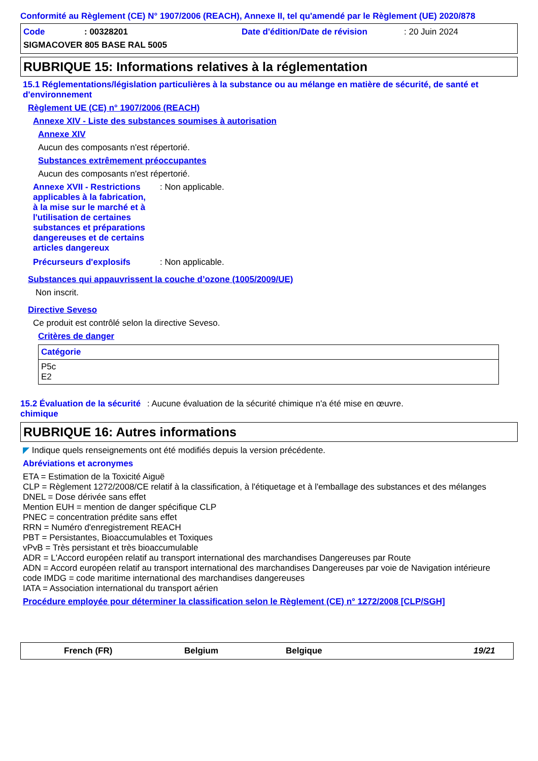Conformité au Règlement (CE) N° 1907/2006 (REACH), Annexe II, tel qu'amendé par le Règlement (UE) 2020/878
Code: 00328201 Date d'édition/Date de révision: 20 Juin 2024 SIGMACOVER 805 BASE RAL 5005
RUBRIQUE 15: Informations relatives à la réglementation
15.1 Réglementations/législation particulières à la substance ou au mélange en matière de sécurité, de santé et d'environnement
Règlement UE (CE) n° 1907/2006 (REACH)
Annexe XIV - Liste des substances soumises à autorisation
Annexe XIV
Aucun des composants n'est répertorié.
Substances extrêmement préoccupantes
Aucun des composants n'est répertorié.
Annexe XVII - Restrictions applicables à la fabrication, à la mise sur le marché et à l'utilisation de certaines substances et préparations dangereuses et de certains articles dangereux: Non applicable.
Précurseurs d'explosifs: Non applicable.
Substances qui appauvrissent la couche d’ozone (1005/2009/UE)
Non inscrit.
Directive Seveso
Ce produit est contrôlé selon la directive Seveso.
Critères de danger
| Catégorie |
| P5c E2 |
15.2 Évaluation de la sécurité chimique: Aucune évaluation de la sécurité chimique n'a été mise en œuvre.
RUBRIQUE 16: Autres informations
◤ Indique quels renseignements ont été modifiés depuis la version précédente.
Abréviations et acronymes
ETA = Estimation de la Toxicité Aiguë
CLP = Règlement 1272/2008/CE relatif à la classification, à l'étiquetage et à l'emballage des substances et des mélanges
DNEL = Dose dérivée sans effet
Mention EUH = mention de danger spécifique CLP
PNEC = concentration prédite sans effet
RRN = Numéro d'enregistrement REACH
PBT = Persistantes, Bioaccumulables et Toxiques
vPvB = Très persistant et très bioaccumulable
ADR = L'Accord européen relatif au transport international des marchandises Dangereuses par Route
ADN = Accord européen relatif au transport international des marchandises Dangereuses par voie de Navigation intérieure
code IMDG = code maritime international des marchandises dangereuses
IATA = Association international du transport aérien
Procédure employée pour déterminer la classification selon le Règlement (CE) n° 1272/2008 [CLP/SGH]
French (FR) Belgium Belgique 19/21